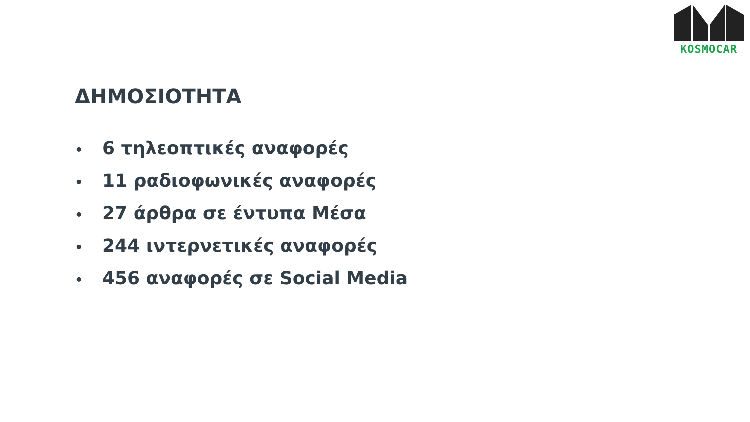KOSMOCAR
ΔΗΜΟΣΙΟΤΗΤΑ
• 6 τηλεοπτικές αναφορές
• 11 ραδιοφωνικές αναφορές
• 27 άρθρα σε έντυπα Μέσα
• 244 ιντερνετικές αναφορές
• 456 αναφορές σε Social Media